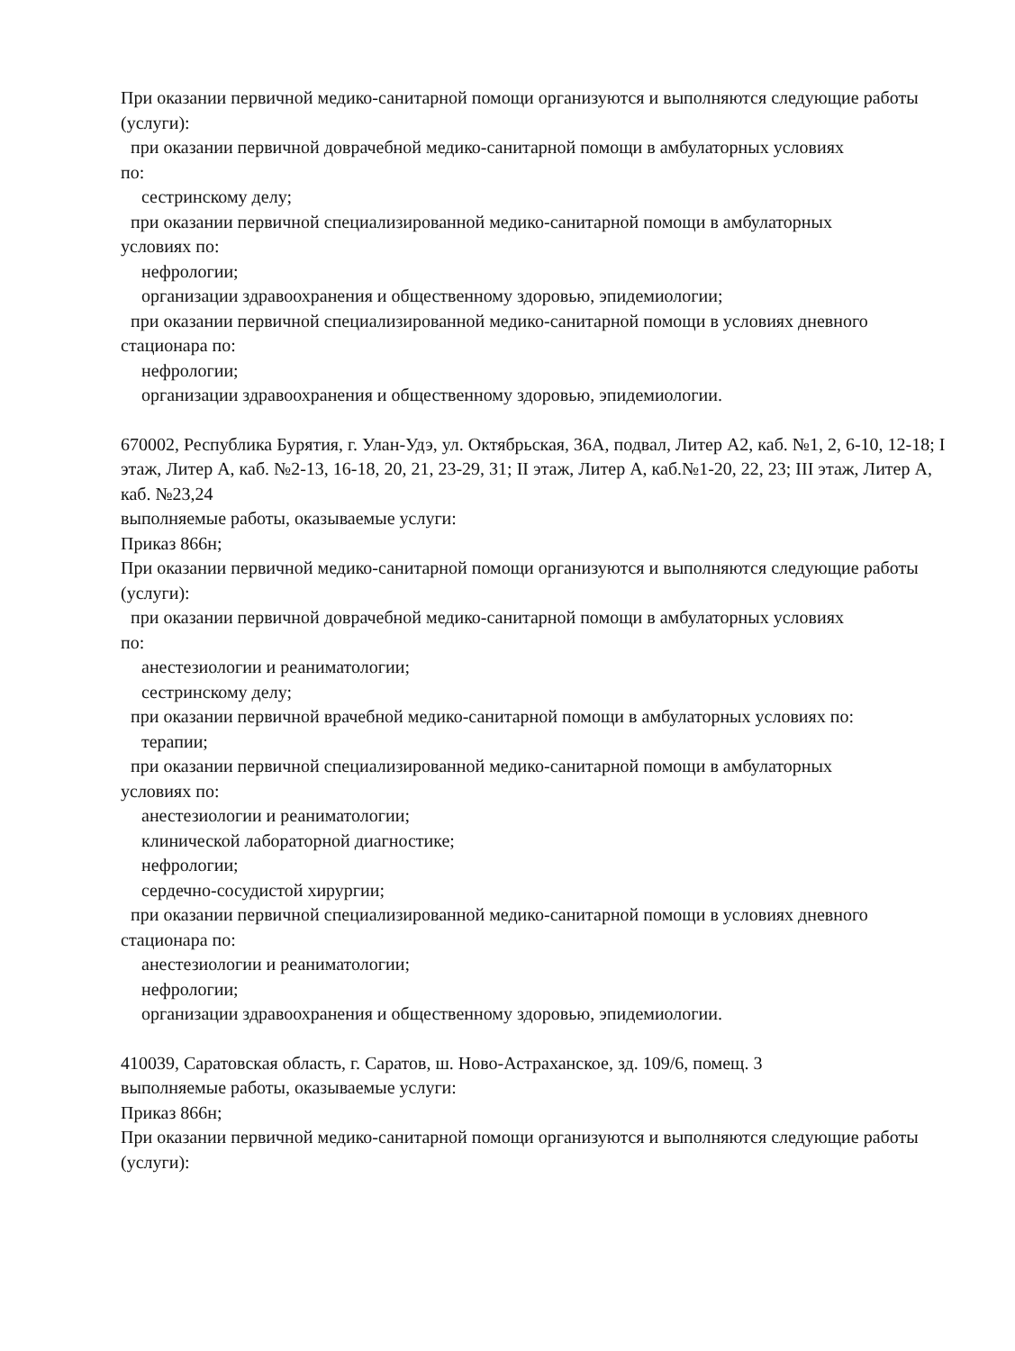При оказании первичной медико-санитарной помощи организуются и выполняются следующие работы (услуги):
при оказании первичной доврачебной медико-санитарной помощи в амбулаторных условиях
по:
сестринскому делу;
при оказании первичной специализированной медико-санитарной помощи в амбулаторных
условиях по:
нефрологии;
организации здравоохранения и общественному здоровью, эпидемиологии;
при оказании первичной специализированной медико-санитарной помощи в условиях дневного
стационара по:
нефрологии;
организации здравоохранения и общественному здоровью, эпидемиологии.
670002, Республика Бурятия, г. Улан-Удэ, ул. Октябрьская, 36А, подвал, Литер А2, каб. №1, 2, 6-10, 12-18; I этаж, Литер А, каб. №2-13, 16-18, 20, 21, 23-29, 31; II этаж, Литер А, каб.№1-20, 22, 23; III этаж, Литер А, каб. №23,24
выполняемые работы, оказываемые услуги:
Приказ 866н;
При оказании первичной медико-санитарной помощи организуются и выполняются следующие работы (услуги):
при оказании первичной доврачебной медико-санитарной помощи в амбулаторных условиях
по:
анестезиологии и реаниматологии;
сестринскому делу;
при оказании первичной врачебной медико-санитарной помощи в амбулаторных условиях по:
терапии;
при оказании первичной специализированной медико-санитарной помощи в амбулаторных
условиях по:
анестезиологии и реаниматологии;
клинической лабораторной диагностике;
нефрологии;
сердечно-сосудистой хирургии;
при оказании первичной специализированной медико-санитарной помощи в условиях дневного
стационара по:
анестезиологии и реаниматологии;
нефрологии;
организации здравоохранения и общественному здоровью, эпидемиологии.
410039, Саратовская область, г. Саратов, ш. Ново-Астраханское, зд. 109/6, помещ. 3
выполняемые работы, оказываемые услуги:
Приказ 866н;
При оказании первичной медико-санитарной помощи организуются и выполняются следующие работы (услуги):